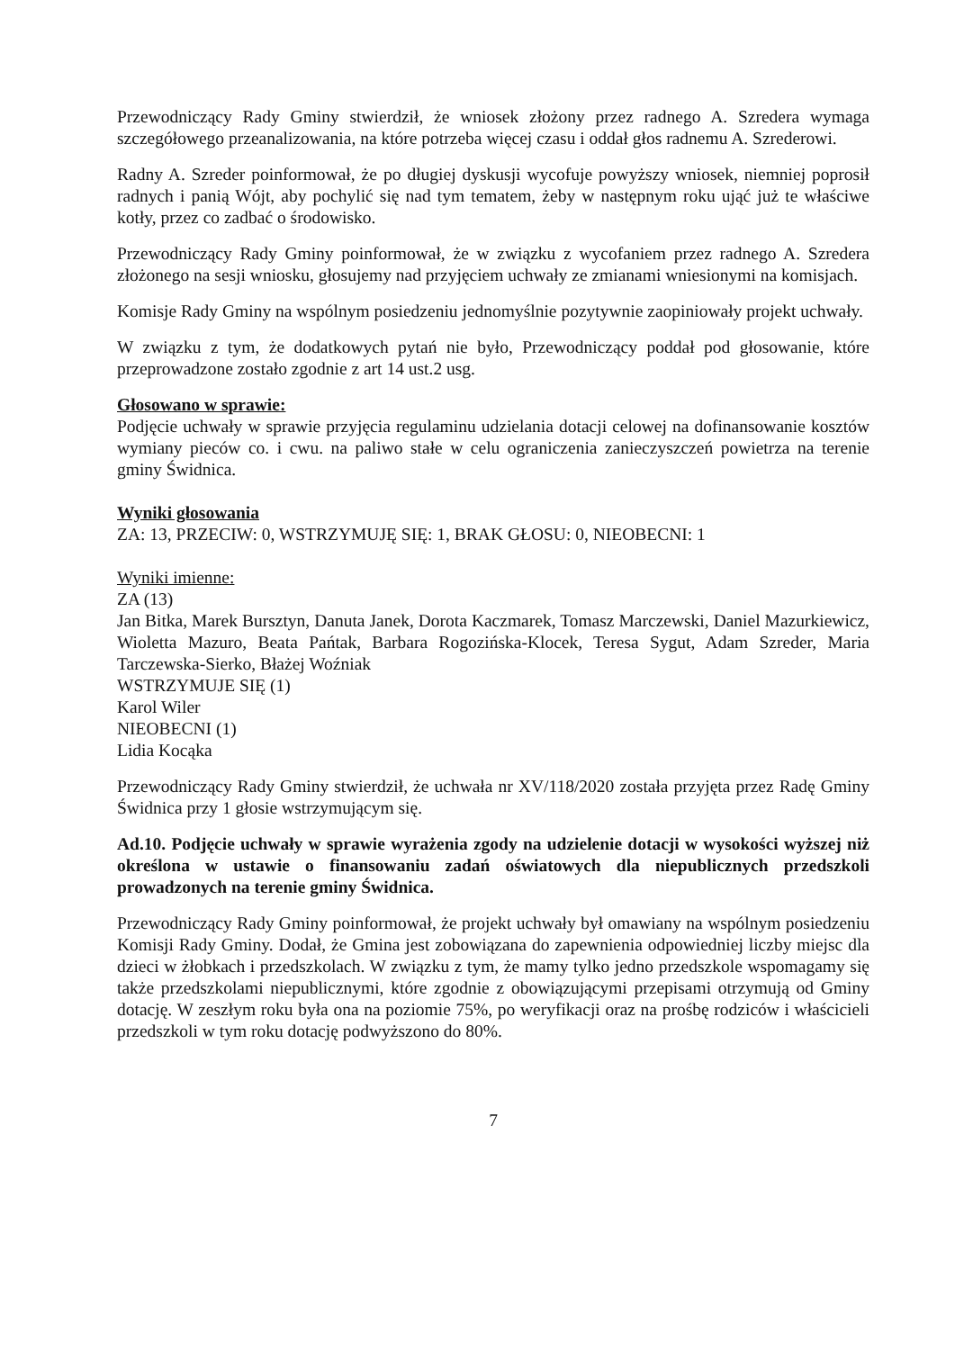Przewodniczący Rady Gminy stwierdził, że wniosek złożony przez radnego A. Szredera wymaga szczegółowego przeanalizowania, na które potrzeba więcej czasu i oddał głos radnemu A. Szrederowi.
Radny A. Szreder poinformował, że po długiej dyskusji wycofuje powyższy wniosek, niemniej poprosił radnych i panią Wójt, aby pochylić się nad tym tematem, żeby w następnym roku ująć już te właściwe kotły, przez co zadbać o środowisko.
Przewodniczący Rady Gminy poinformował, że w związku z wycofaniem przez radnego A. Szredera złożonego na sesji wniosku, głosujemy nad przyjęciem uchwały ze zmianami wniesionymi na komisjach.
Komisje Rady Gminy na wspólnym posiedzeniu jednomyślnie pozytywnie zaopiniowały projekt uchwały.
W związku z tym, że dodatkowych pytań nie było, Przewodniczący poddał pod głosowanie, które przeprowadzone zostało zgodnie z art 14 ust.2 usg.
Głosowano w sprawie:
Podjęcie uchwały w sprawie przyjęcia regulaminu udzielania dotacji celowej na dofinansowanie kosztów wymiany pieców co. i cwu. na paliwo stałe w celu ograniczenia zanieczyszczeń powietrza na terenie gminy Świdnica.
Wyniki głosowania
ZA: 13, PRZECIW: 0, WSTRZYMUJĘ SIĘ: 1, BRAK GŁOSU: 0, NIEOBECNI: 1
Wyniki imienne:
ZA (13)
Jan Bitka, Marek Bursztyn, Danuta Janek, Dorota Kaczmarek, Tomasz Marczewski, Daniel Mazurkiewicz, Wioletta Mazuro, Beata Pańtak, Barbara Rogozińska-Klocek, Teresa Sygut, Adam Szreder, Maria Tarczewska-Sierko, Błażej Woźniak
WSTRZYMUJE SIĘ (1)
Karol Wiler
NIEOBECNI (1)
Lidia Kocąka
Przewodniczący Rady Gminy stwierdził, że uchwała nr XV/118/2020 została przyjęta przez Radę Gminy Świdnica przy 1 głosie wstrzymującym się.
Ad.10. Podjęcie uchwały w sprawie wyrażenia zgody na udzielenie dotacji w wysokości wyższej niż określona w ustawie o finansowaniu zadań oświatowych dla niepublicznych przedszkoli prowadzonych na terenie gminy Świdnica.
Przewodniczący Rady Gminy poinformował, że projekt uchwały był omawiany na wspólnym posiedzeniu Komisji Rady Gminy. Dodał, że Gmina jest zobowiązana do zapewnienia odpowiedniej liczby miejsc dla dzieci w żłobkach i przedszkolach. W związku z tym, że mamy tylko jedno przedszkole wspomagamy się także przedszkolami niepublicznymi, które zgodnie z obowiązującymi przepisami otrzymują od Gminy dotację. W zeszłym roku była ona na poziomie 75%, po weryfikacji oraz na prośbę rodziców i właścicieli przedszkoli w tym roku dotację podwyższono do 80%.
7